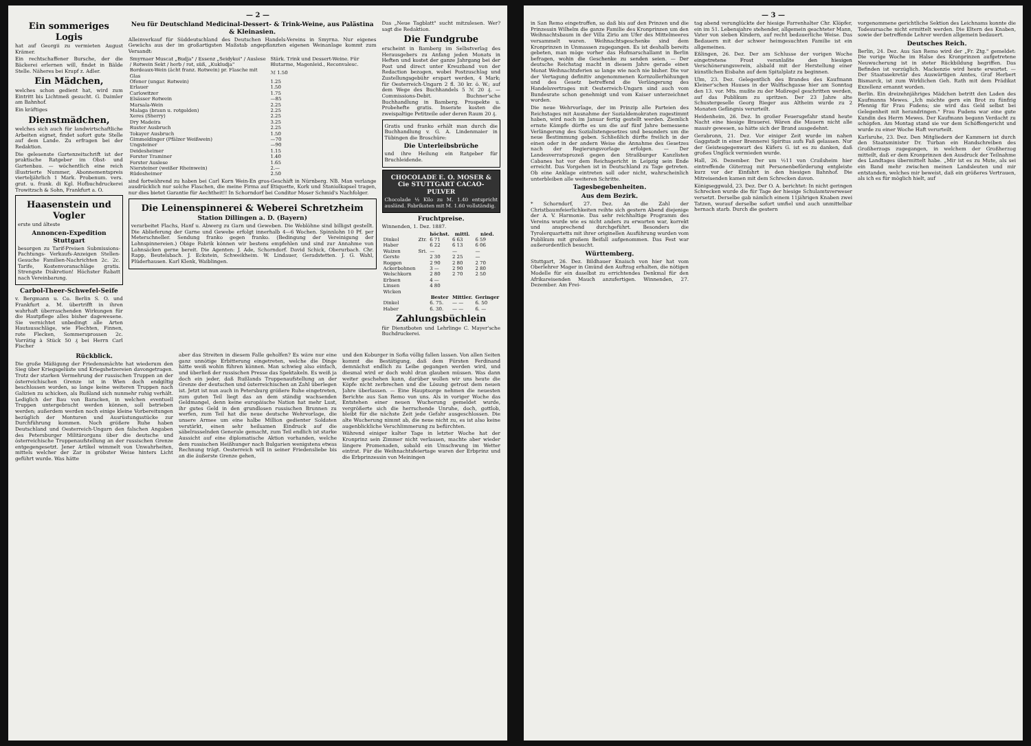— 2 —
Ein sommeriges Logis
hat auf Georgii zu vermieten August Krämer.
Ein rechtschaffener Bursche, der die Bäckerei erlernen will, findet in Bälde Stelle. Näheres bei Krapf z. Adler.
Ein Mädchen,
welches schon gedient hat, wird zum Eintritt bis Lichtmeß gesucht. G. Daimler am Bahnhof.
Ein kräftiges
Dienstmädchen,
welches sich auch für landwirtschaftliche Arbeiten eignet, findet sofort gute Stelle auf dem Lande. Zu erfragen bei der Redaktion.
Die gelesenste Gartenzeitschrift ist der praktische Ratgeber im Obst- und Gartenbau. — wöchentlich eine reich illustrierte Nummer, Abonnementspreis vierteljährlich 1 Mark. Probenum. vers. grat. u. frank. di Kgl. Hofbuchdruckerei Trowitzsch & Sohn, Frankfurt a. O.
Haasenstein und Vogler
erste und älteste
Annoncen-Expedition Stuttgart
besorgen zu Tarif-Preisen Submissions- Pachtungs- Verkaufs-Anzeigen Stellen-Gesuche Familien-Nachrichten 2c. 2c. Tarife, Kostenvoranschläge gratis. Strengste Diskretion! Höchster Rabatt nach Vereinbarung.
Carbol-Theer-Schwefel-Seife
v. Bergmann u. Co. Berlin S. O. und Frankfurt a. M. übertrifft in ihren wahrhaft überraschenden Wirkungen für die Hautpflege alles bisher dagewesene. Sie vernichtet unbedingt alle Arten Hautausschläge, wie Flechten, Finnen, rote Flecken, Sommersprossen 2c. Vorrätig à Stück 50 ₰ bei Herrn Carl Fischer
Neu für Deutschland Medicinal-Dessert- & Trink-Weine, aus Palästina & Kleinasien.
Alleinverkauf für Süddeutschland des Deutschen Handels-Vereins in Smyrna. Nur eigenes Gewächs aus der im großartigsten Maßstab angepflanzten eigenen Weinanlage kommt zum Versandt:
| Smyrnaer Muscat „Budja" / Essenz „Seidykoi" / Auslese / Rotwein Sekt / herb / rot, süß, „Kukludja" | Stärk. Trink und Dessert-Weine. Für Blutarme, Magenleid., Reconvalesc. |
| Bordeaux-Wein (ächt franz. Rotwein) pr. Flasche mit Glas | ℳ 1.50 |
| Ofener (ungar. Rotwein) | 1.25 |
| Erlauer | 1.50 |
| Carlowitzer | 1.75 |
| Elsässer Rotwein | —85 |
| Marsala-Wein | 2.25 |
| Malaga (braun u. rotgolden) | 2.25 |
| Xeres (Sherry) | 2.25 |
| Dry Madeira | 3.25 |
| Ruster Ausbruch | 2.25 |
| Tokayer Ausbruch | 1.50 |
| Gimmeldinger (Pfälzer Weißwein) | —70 |
| Ungsteiner | —90 |
| Deidesheimer | 1.15 |
| Forster Traminer | 1.40 |
| Forster Auslese | 1.65 |
| Niersteiner (weißer Rheinwein) | 2.— |
| Rüdesheimer | 2.50 |
sind fortwährend zu haben bei Carl Korn Wein-En gros-Geschäft in Nürnberg. NB. Man verlange ausdrücklich nur solche Flaschen, die meine Firma auf Etiquette, Kork und Staniolkapsel tragen, nur dies bietet Garantie für Aechtheit!! In Schorndorf bei Conditor Moser Schmid's Nachfolger.
Die Leinenspinnerei & Weberei Schretzheim
Station Dillingen a. D. (Bayern)
verarbeitet Flachs, Hanf u. Abwerg zu Garn und Geweben. Die Weblöhne sind billigst gestellt. Die Ablieferung der Garne und Gewebe erfolgt innerhalb 4—6 Wochen. Spinnlohn 10 Pf. per Meterschneller. Sendung franko gegen franko. (Bedingung der Vereinigung der Lohnspinnereien.) Obige Fabrik können wir bestens empfehlen und sind zur Annahme von Lohnsäcken gerne bereit. Die Agenten: J. Ade, Schorndorf. David Schick, Oberurbach. Chr. Rapp, Beutelsbach. J. Eckstein, Schweikheim. W. Lindauer, Geradstetten. J. G. Wahl, Plüderhausen. Karl Klenk, Waiblingen.
Das „Neue Tagblatt" sucht mitzulesen. Wer? sagt die Redaktion.
Die Fundgrube
erscheint in Bamberg im Selbstverlag des Herausgebers zu Anfang jeden Monats in Heften und kostet der ganze Jahrgang bei der Post und direct unter Kreuzband von der Redaction bezogen, wobei Postzuschlag und Zustellungsgebühr erspart werden, 4 Mark; für Oesterreich-Ungarn 2 fl. 30 kr. ö. W.; auf dem Wege des Buchhandels 5 ℳ 20 ₰. — Commissions-Debit. Buchner'sche Buchhandlung in Bamberg. Prospekte u. Probehefte gratis. Inserate kosten die zweispaltige Petitzeile oder deren Raum 20 ₰.
Gratis und franko erhält man durch die Buchhandlung v. G. A. Lindenmaier in Tübingen die Broschüre:
Die Unterleibsbrüche
und ihre Heilung ein Ratgeber für Bruchleidende.
CHOCOLADE E. O. MOSER & Cie STUTTGART CACAO-PULVER
Chocolade ½ Kilo zu M. 1.40 entspricht ausländ. Fabrikaten mit M. 1.60 vollständig.
Fruchtpreise.
Winnenden, 1. Dez. 1887.
| | | höchst. | mittl. | nied. |
| --- | --- | --- | --- | --- |
| Dinkel | Ztr. | 6 71 | 6 63 | 6 59 |
| Haber | | 6 22 | 6 13 | 6 06 |
| Waizen | Sri. | — | — | — |
| Gerste | | 2 30 | 2 25 | — |
| Roggen | | 2 90 | 2 80 | 2 70 |
| Ackerbohnen | | 3 — | 2 90 | 2 80 |
| Welschkorn | | 2 80 | 2 70 | 2 50 |
| Erbsen | | 4 — | | |
| Linsen | | 4 80 | | |
| Wicken | | | | |
| | | Bester | Mittler. | Geringer |
| Dinkel | | 6. 75. | — — | 6. 50 |
| Haber | | 6. 30. | — — | 6. — |
Zahlungsbüchlein
für Dienstboten und Lehrlinge C. Mayer'sche Buchdruckerei.
Rückblick.
Die große Mäßigung der Friedensmächte hat wiederum den Sieg über Kriegsgelüste und Kriegshetzereien davongetragen. Trotz der starken Vermehrung der russischen Truppen an der österreichischen Grenze ist in Wien doch endgiltig beschlossen worden, so lange keine weiteren Truppen nach Galizien zu schicken, als Rußland sich nunmehr ruhig verhält. Lediglich der Bau von Baracken, in welchen eventuell Truppen untergebracht werden können, soll betrieben werden; außerdem werden noch einige kleine Vorbereitungen bezüglich der Monturen und Ausrüstungsstücke zur Durchführung kommen. Noch größere Ruhe haben Deutschland und Oesterreich-Ungarn den falschen Angaben des Petersburger Militärorgans über die deutsche und österreichische Truppenaufstellung an der russischen Grenze entgegengesetzt. Jener Artikel wimmelt von Unwahrheiten, mittels welcher der Zar in gröbster Weise hinters Licht geführt wurde. Was hätte
aber das Streiten in diesem Falle geholfen? Es wäre nur eine ganz unnötige Erbitterung eingetreten, welche die Dinge hätte weiß wohin führen können. Man schwieg also einfach, und überließ der russischen Presse das Spektakeln. Es weiß ja doch ein jeder, daß Rußlands Truppenaufstellung an der Grenze der deutschen und österreichischen an Zahl überlegen ist. Jetzt ist nun auch in Petersburg größere Ruhe eingetreten, zum guten Teil liegt das an dem ständig wachsenden Geldmangel, denn keine europäische Nation hat mehr Lust, ihr gutes Geld in den grundlosen russischen Brunnen zu werfen, zum Teil hat die neue deutsche Wehrvorlage, die unsere Armee um eine halbe Million gedienter Soldaten verstärkt, einen sehr heilsamen Eindruck auf die säbelrasselnden Generale gemacht, zum Teil endlich ist starke Aussicht auf eine diplomatische Aktion vorhanden, welche dem russischen Heißhunger nach Bulgarien wenigstens etwas Rechnung trägt. Oesterreich will in seiner Friedensliebe bis an die äußerste Grenze gehen,
und den Koburger in Sofia völlig fallen lassen. Von allen Seiten kommt die Bestätigung, daß dem Fürsten Ferdinand demnächst endlich zu Leibe gegangen werden wird, und diesmal wird er doch wohl dran glauben müssen. Was dann weiter geschehen kann, darüber wollen wir uns heute die Köpfe nicht zerbrechen und die Lösung getrost dem neuen Jahre überlassen. — Eine Hauptsorge nehmen die neuesten Berichte aus San Remo von uns. Als in voriger Woche das Entstehen einer neuen Wucherung gemeldet wurde, vergrößerte sich die herrschende Unruhe, doch, gottlob, bleibt für die nächste Zeit jede Gefahr ausgeschlossen. Die alte Wucherung nimmt ab, die neue nicht zu, es ist also keine augenblickliche Verschlimmerung zu befürchten.
Während einiger kalter Tage in letzter Woche hat der Kronprinz sein Zimmer nicht verlassen, machte aber wieder längere Promenaden, sobald ein Umschwung im Wetter eintrat. Für die Weihnachtsfeiertage waren der Erbprinz und die Erbprinzessin von Meiningen
— 3 —
in San Remo eingetroffen, so daß bis auf den Prinzen und die Prinzessin Wilhelm die ganze Familie des Kronprinzen um den Weihnachtsbaum in der Villa Zirio am Ufer des Mittelmeeres versammelt waren. Weihnachtsgeschenke sind dem Kronprinzen in Unmassen zugegangen. Es ist deshalb bereits gebeten, man möge vorher das Hofmarschallamt in Berlin befragen, wohin die Geschenke zu senden seien. — Der deutsche Reichstag macht in diesem Jahre gerade einen Monat Weihnachtsferien so lange wie noch nie bisher. Die vor der Vertagung definitiv angenommenen Kornzollerhöhungen und des Gesetz betreffend die Verlängerung des Handelsvertrages mit Oesterreich-Ungarn sind auch vom Bundesrate schon genehmigt und vom Kaiser unterzeichnet worden.
Die neue Wehrvorlage, der im Prinzip alle Parteien des Reichstages mit Ausnahme der Sozialdemokraten zugestimmt haben, wird noch im Januar fertig gestellt werden. Ziemlich ernste Kämpfe dürfte es um die auf fünf Jahre bemessene Verlängerung des Sozialistengesetzes und besonders um die neue Bestimmung geben. Schließlich dürfte freilich in der einen oder in der andern Weise die Annahme des Gesetzes nach der Regierungsvorlage erfolgen. — Der Landesverratsprozeß gegen den Straßburger Kanzlisten Cabanes hat vor dem Reichsgericht in Leipzig sein Ende erreicht. Das Vorgehen ist in Deutschland zu Tage getreten. Ob eine Anklage eintreten soll oder nicht, wahrscheinlich unterbleiben alle weiteren Schritte.
Tagesbegebenheiten.
Aus dem Bezirk.
* Schorndorf, 27. Dez. An die Zahl der Christbaumfeierlichkeiten reihte sich gestern Abend diejenige der A. V. Harmonie. Das sehr reichhaltige Programm des Vereins wurde wie es nicht anders zu erwarten war, korrekt und ansprechend durchgeführt. Besonders die Tyrolerquartetts mit ihrer originellen Ausführung wurden vom Publikum mit großem Beifall aufgenommen. Das Fest war außerordentlich besucht.
Württemberg.
Stuttgart, 26. Dez. Bildhauer Knaisch von hier hat vom Oberlehrer Mager in Gmünd den Auftrag erhalten, die nötigen Modelle für ein daselbst zu errichtendes Denkmal für den Afrikareisenden Mauch anzufertigen. Winnenden, 27. Dezember. Am Frei-
tag abend verunglückte der hiesige Farrenhalter Chr. Klöpfer, ein im 51. Lebensjahre stehender, allgemein geachteter Mann, Vater von sieben Kindern, auf recht bedauerliche Weise. Das Bedauern mit der schwer heimgesuchten Familie ist ein allgemeines.
Eßlingen, 26. Dez. Der am Schlusse der vorigen Woche eingetretene Frost veranlaßte den hiesigen Verschönerungsverein, alsbald mit der Herstellung einer künstlichen Eisbahn auf dem Spitalplatz zu beginnen.
Ulm, 23. Dez. Gelegentlich des Brandes des Kaufmann Kleiner'schen Hauses in der Walfischgasse hier am Sonntag den 13. vor. Mts. mußte zu der Moßregel geschritten werden, auf das Publikum zu spritzen. Der 23 Jahre alte Schustergeselle Georg Rieger aus Altheim wurde zu 2 Monaten Gefängnis verurteilt.
Heidenheim, 26. Dez. In großer Feuersgefahr stand heute Nacht eine hiesige Brauerei. Wären die Mauern nicht alle massiv gewesen, so hätte sich der Brand ausgedehnt.
Gerabronn, 21. Dez. Vor einiger Zeit wurde im nahen Gaggstadt in einer Brennerei Spiritus aufs Faß gelassen. Nur der Geistesgegenwart des Küfers G. ist es zu danken, daß großes Unglück vermieden wurde.
Hall, 26. Dezember. Der um ½11 von Crailsheim hier eintreffende Güterzug mit Personenbeförderung entgleiste kurz vor der Einfahrt in den hiesigen Bahnhof. Die Mitreisenden kamen mit dem Schrecken davon.
Königseggwald, 23. Dez. Der O. A. berichtet: In nicht geringen Schrecken wurde die für Tage der hiesige Schulamtsverweser versetzt. Derselbe gab nämlich einem 11jährigen Knaben zwei Tatzen, worauf derselbe sofort umfiel und auch unmittelbar hernach starb. Durch die gestern
vorgenommene gerichtliche Sektion des Leichnams konnte die Todesursache nicht ermittelt werden. Die Eltern des Knaben, sowie der betreffende Lehrer werden allgemein bedauert.
Deutsches Reich.
Berlin, 24. Dez. Aus San Remo wird der „Fr. Ztg." gemeldet: Die vorige Woche im Halse des Kronprinzen aufgetretene Neuwucherung ist in steter Rückbildung begriffen. Das Befinden ist vorzüglich. Mackenzie wird heute erwartet. — Der Staatssekretär des Auswärtigen Amtes, Graf Herbert Bismarck, ist zum Wirklichen Geh. Rath mit dem Prädikat Exzellenz ernannt worden.
Berlin. Ein dreizehnjähriges Mädchen betritt den Laden des Kaufmanns Mewes. „Ich möchte gern ein Brot zu fünfzig Pfennig für Frau Fudens; sie wird das Geld selbst bei Gelegenheit mit herandringen." Frau Fudens war eine gute Kundin des Herrn Mewes. Der Kaufmann begann Verdacht zu schöpfen. Am Montag stand sie vor dem Schöffengericht und wurde zu einer Woche Haft verurteilt.
Karlsruhe, 23. Dez. Den Mitgliedern der Kammern ist durch den Staatsminister Dr. Turban ein Handschreiben des Großherzogs zugegangen, in welchem der Großherzog mitteilt, daß er dem Kronprinzen den Ausdruck der Teilnahme des Landtages übermittelt habe. „Mir ist es zu Mute, als sei ein Band mehr zwischen meinen Landsleuten und mir entstanden, welches mir beweist, daß ein größeres Vertrauen, als ich es für möglich hielt, auf